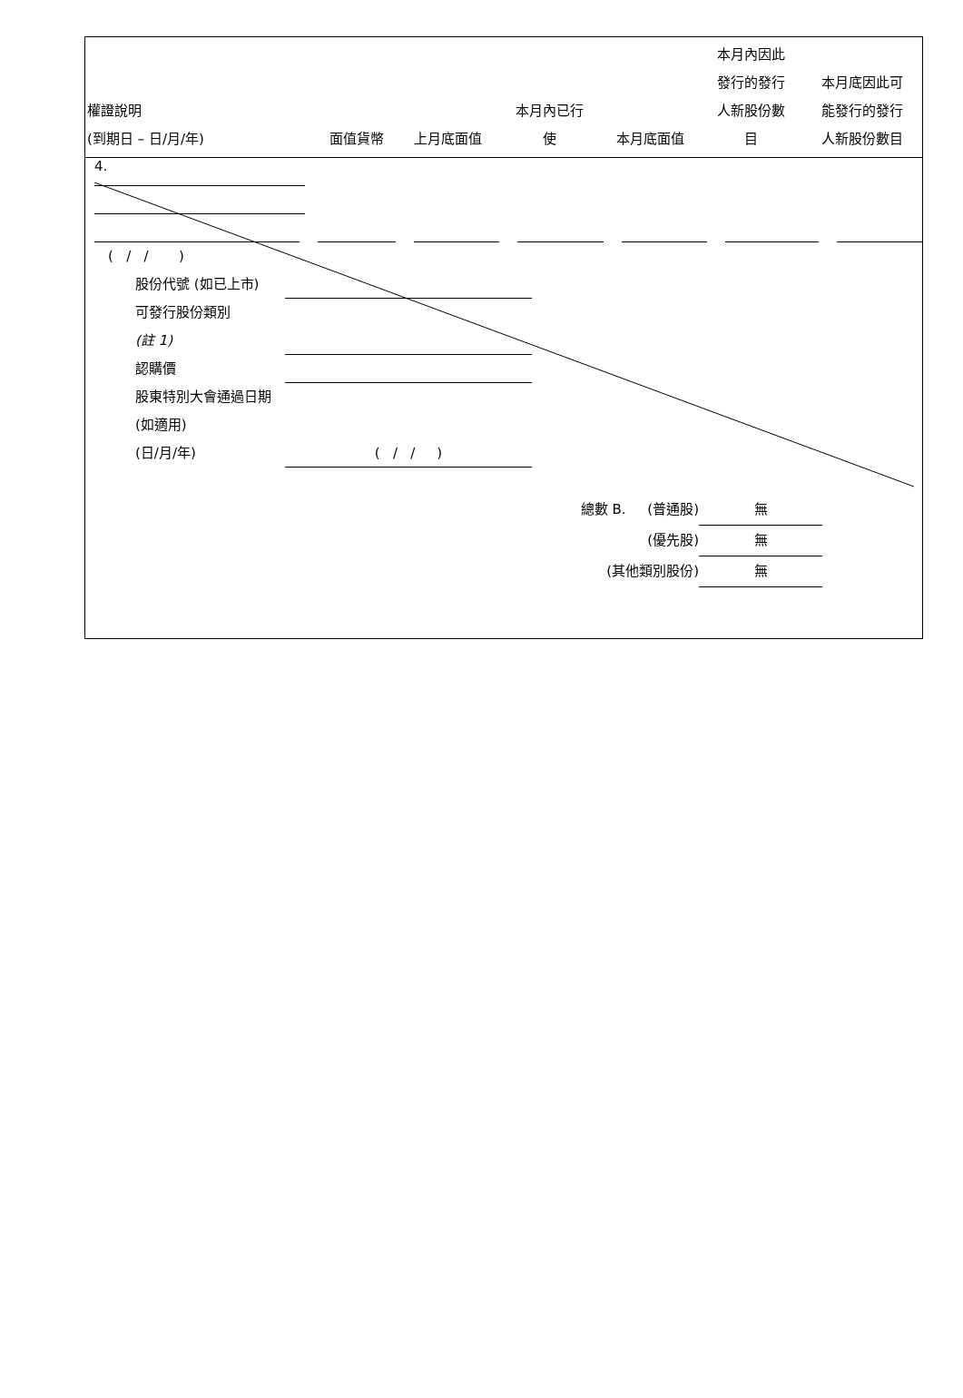| 權證說明 (到期日 – 日/月/年) | 面值貨幣 | 上月底面值 | 本月內已行 使 | 本月底面值 | 本月內因此 發行的發行 人新股份數 目 | 本月底因此可 能發行的發行 人新股份數目 |
| --- | --- | --- | --- | --- | --- | --- |
4.
( / / )
股份代號 (如已上市)
可發行股份類別
(註 1)
認購價
股東特別大會通過日期 (如適用)
(日/月/年)
( / / )
總數 B. (普通股) 無
(優先股) 無
(其他類別股份) 無